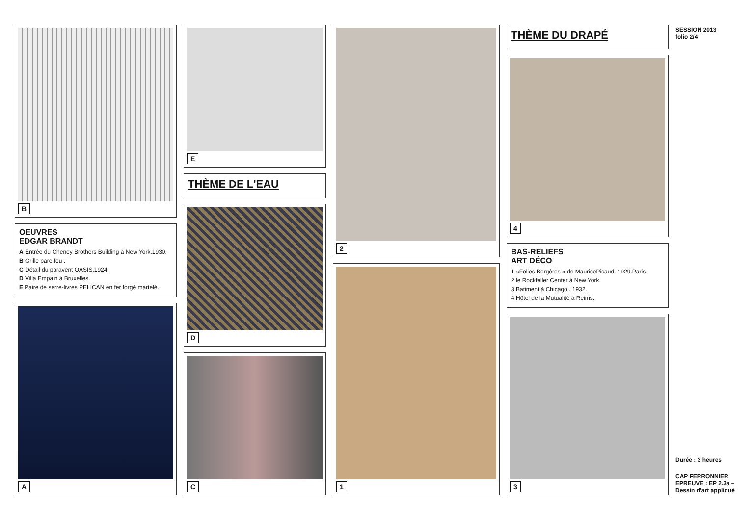B
OEUVRES
EDGAR BRANDT
A Entrée du Cheney Brothers Building à New York.1930.
B Grille pare feu .
C Détail du paravent OASIS.1924.
D Villa Empain à Bruxelles.
E Paire de serre-livres PELICAN en fer forgé martelé.
A
E
THÈME DE L'EAU
D
C
2
1
THÈME DU DRAPÉ
4
BAS-RELIEFS
ART DÉCO
1 «Folies Bergères » de MauricePicaud. 1929.Paris.
2 le Rockfeller Center à New York.
3 Batiment à Chicago . 1932.
4 Hôtel de la Mutualité à Reims.
3
SESSION 2013
folio 2/4
Durée : 3 heures
CAP FERRONNIER
EPREUVE : EP 2.3a – Dessin d'art appliqué